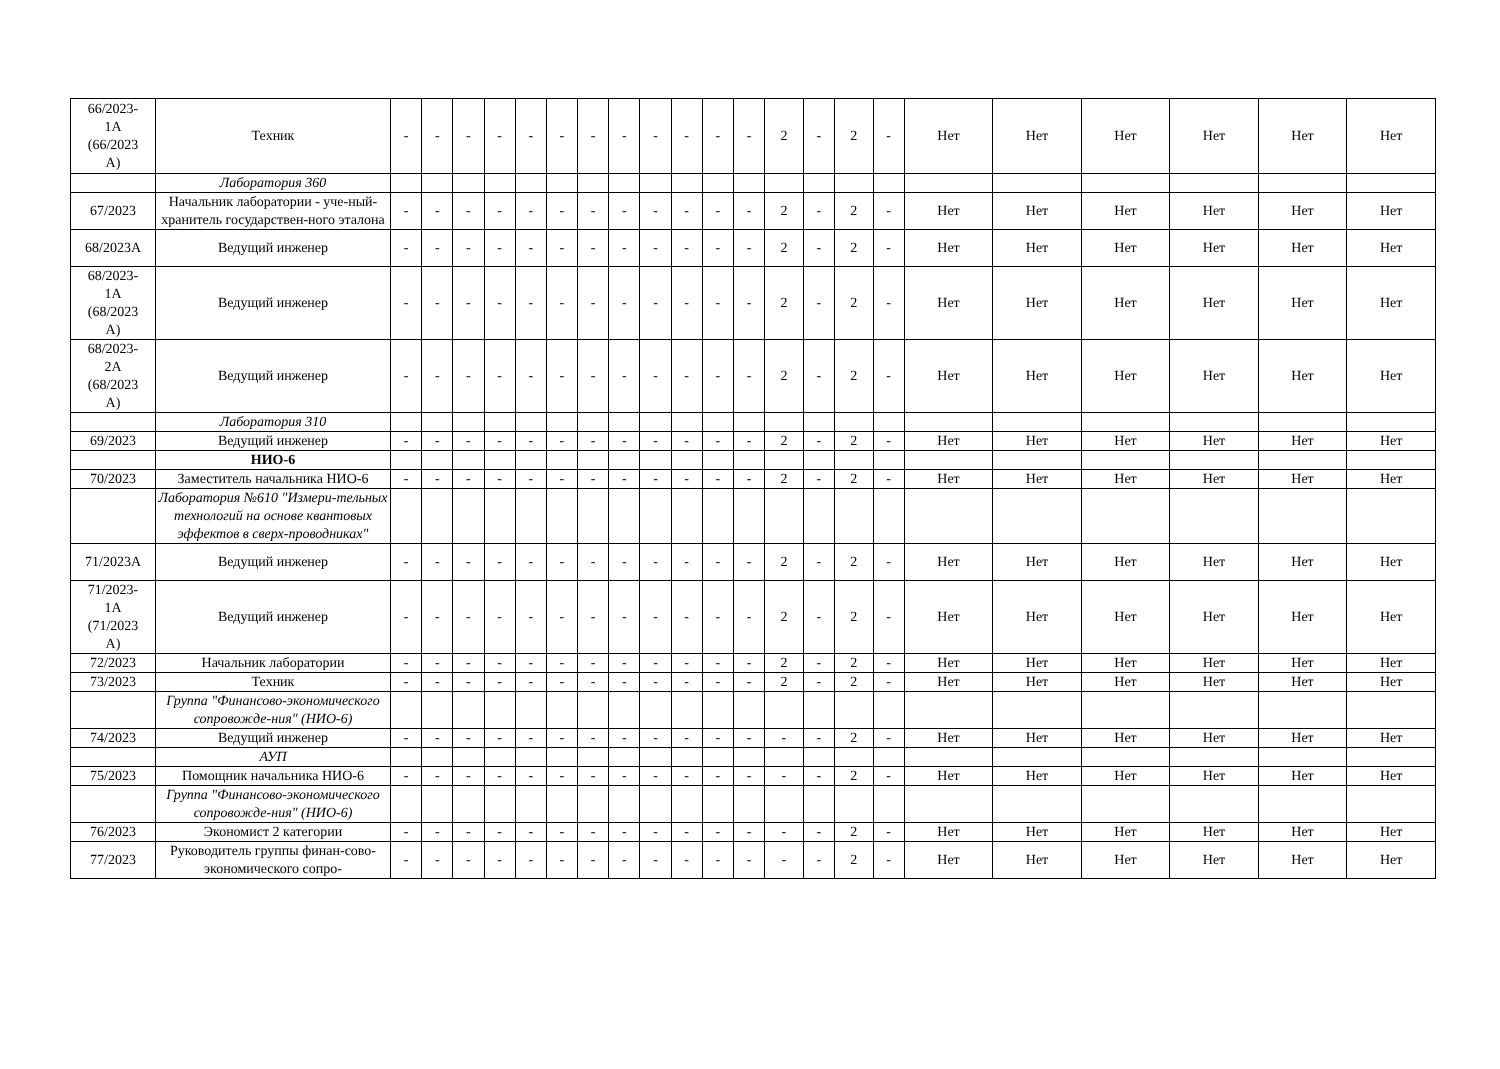| 66/2023- 1А (66/2023 А) | Техник | - | - | - | - | - | - | - | - | - | - | - | - | 2 | - | 2 | - | Нет | Нет | Нет | Нет | Нет | Нет |
| | Лаборатория 360 | | | | | | | | | | | | | | | | | | | | | | |
| 67/2023 | Начальник лаборатории - уче-ный-хранитель государствен-ного эталона | - | - | - | - | - | - | - | - | - | - | - | - | 2 | - | 2 | - | Нет | Нет | Нет | Нет | Нет | Нет |
| 68/2023А | Ведущий инженер | - | - | - | - | - | - | - | - | - | - | - | - | 2 | - | 2 | - | Нет | Нет | Нет | Нет | Нет | Нет |
| 68/2023- 1А (68/2023 А) | Ведущий инженер | - | - | - | - | - | - | - | - | - | - | - | - | 2 | - | 2 | - | Нет | Нет | Нет | Нет | Нет | Нет |
| 68/2023- 2А (68/2023 А) | Ведущий инженер | - | - | - | - | - | - | - | - | - | - | - | - | 2 | - | 2 | - | Нет | Нет | Нет | Нет | Нет | Нет |
| | Лаборатория 310 | | | | | | | | | | | | | | | | | | | | | | |
| 69/2023 | Ведущий инженер | - | - | - | - | - | - | - | - | - | - | - | - | 2 | - | 2 | - | Нет | Нет | Нет | Нет | Нет | Нет |
| | НИО-6 | | | | | | | | | | | | | | | | | | | | | | |
| 70/2023 | Заместитель начальника НИО-6 | - | - | - | - | - | - | - | - | - | - | - | - | 2 | - | 2 | - | Нет | Нет | Нет | Нет | Нет | Нет |
| | Лаборатория №610 "Измери-тельных технологий на основе квантовых эффектов в сверх-проводниках" | | | | | | | | | | | | | | | | | | | | | | |
| 71/2023А | Ведущий инженер | - | - | - | - | - | - | - | - | - | - | - | - | 2 | - | 2 | - | Нет | Нет | Нет | Нет | Нет | Нет |
| 71/2023- 1А (71/2023 А) | Ведущий инженер | - | - | - | - | - | - | - | - | - | - | - | - | 2 | - | 2 | - | Нет | Нет | Нет | Нет | Нет | Нет |
| 72/2023 | Начальник лаборатории | - | - | - | - | - | - | - | - | - | - | - | - | 2 | - | 2 | - | Нет | Нет | Нет | Нет | Нет | Нет |
| 73/2023 | Техник | - | - | - | - | - | - | - | - | - | - | - | - | 2 | - | 2 | - | Нет | Нет | Нет | Нет | Нет | Нет |
| | Группа "Финансово-экономического сопровожде-ния" (НИО-6) | | | | | | | | | | | | | | | | | | | | | | |
| 74/2023 | Ведущий инженер | - | - | - | - | - | - | - | - | - | - | - | - | - | - | 2 | - | Нет | Нет | Нет | Нет | Нет | Нет |
| | АУП | | | | | | | | | | | | | | | | | | | | | | |
| 75/2023 | Помощник начальника НИО-6 | - | - | - | - | - | - | - | - | - | - | - | - | - | - | 2 | - | Нет | Нет | Нет | Нет | Нет | Нет |
| | Группа "Финансово-экономического сопровожде-ния" (НИО-6) | | | | | | | | | | | | | | | | | | | | | | |
| 76/2023 | Экономист 2 категории | - | - | - | - | - | - | - | - | - | - | - | - | - | - | 2 | - | Нет | Нет | Нет | Нет | Нет | Нет |
| 77/2023 | Руководитель группы финан-сово-экономического сопро- | - | - | - | - | - | - | - | - | - | - | - | - | - | - | 2 | - | Нет | Нет | Нет | Нет | Нет | Нет |